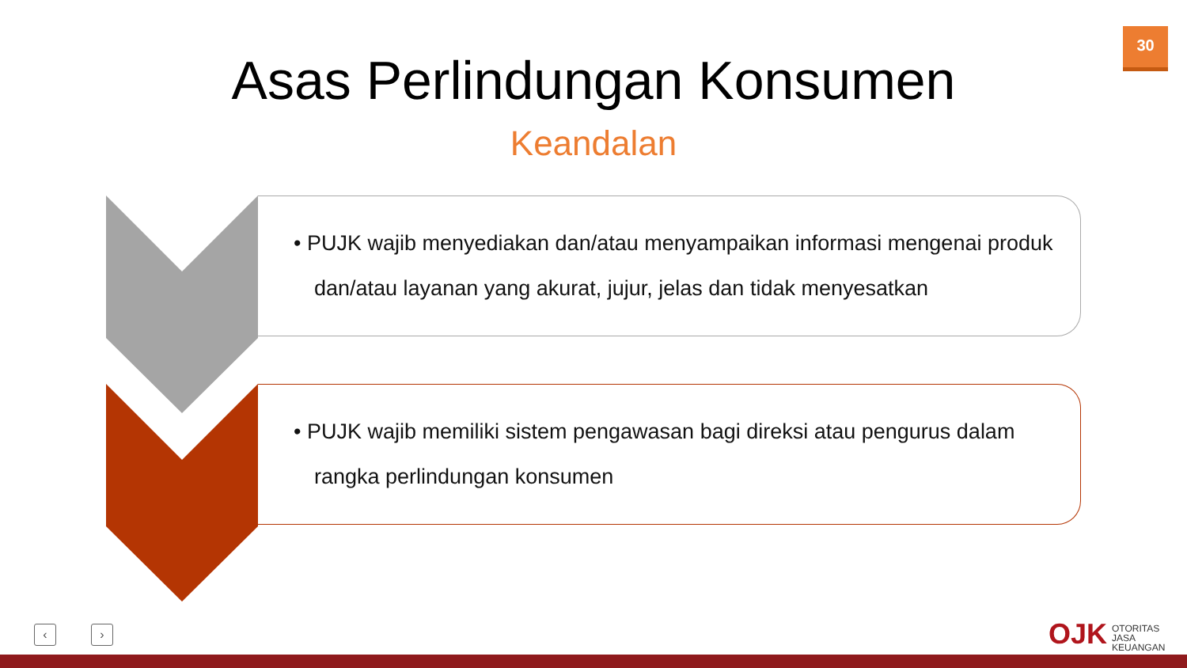30
Asas Perlindungan Konsumen
Keandalan
• PUJK wajib menyediakan dan/atau menyampaikan informasi mengenai produk dan/atau layanan yang akurat, jujur, jelas dan tidak menyesatkan
• PUJK wajib memiliki sistem pengawasan bagi direksi atau pengurus dalam rangka perlindungan konsumen
‹ › OJK
OTORITAS
JASA
KEUANGAN